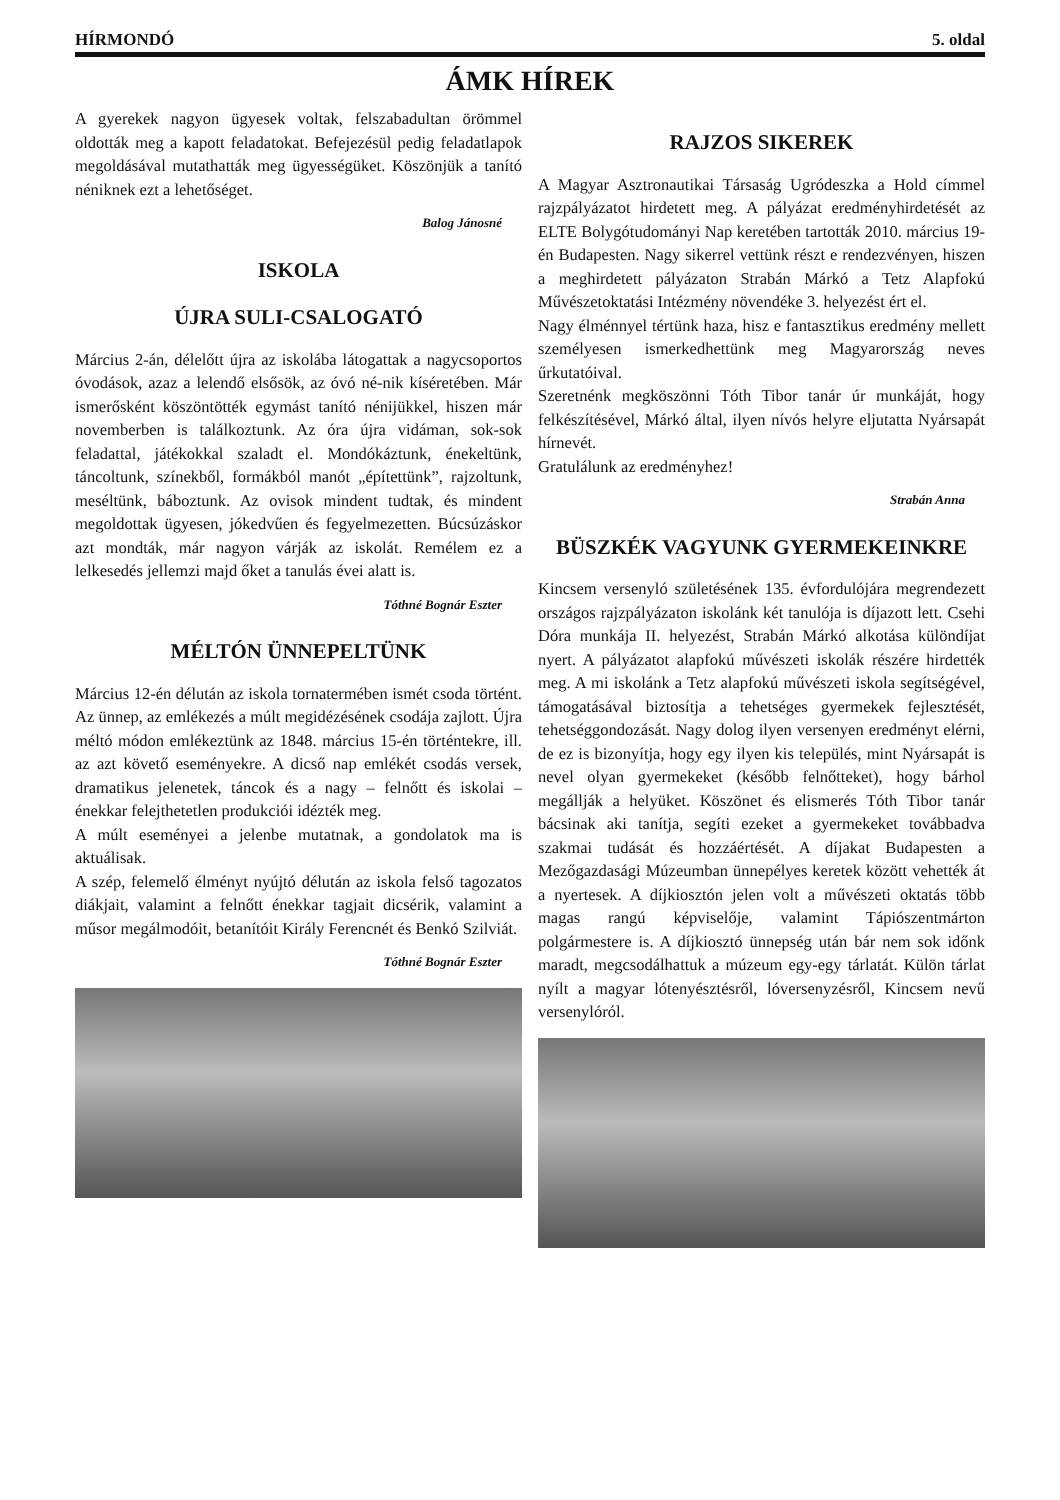HÍRMONDÓ 5. oldal
ÁMK HÍREK
A gyerekek nagyon ügyesek voltak, felszabadultan örömmel oldották meg a kapott feladatokat. Befejezésül pedig feladatlapok megoldásával mutathatták meg ügyességüket. Köszönjük a tanító néniknek ezt a lehetőséget.
Balog Jánosné
ISKOLA
ÚJRA SULI-CSALOGATÓ
Március 2-án, délelőtt újra az iskolába látogattak a nagycsoportos óvodások, azaz a lelendő elsősök, az óvó né-nik kíséretében. Már ismerősként köszöntötték egymást tanító nénijükkel, hiszen már novemberben is találkoztunk. Az óra újra vidáman, sok-sok feladattal, játékokkal szaladt el. Mondókáztunk, énekeltünk, táncoltunk, színekből, formákból manót „építettünk”, rajzoltunk, meséltünk, báboztunk. Az ovisok mindent tudtak, és mindent megoldottak ügyesen, jókedvűen és fegyelmezetten. Búcsúzáskor azt mondták, már nagyon várják az iskolát. Remélem ez a lelkesedés jellemzi majd őket a tanulás évei alatt is.
Tóthné Bognár Eszter
MÉLTÓN ÜNNEPELTÜNK
Március 12-én délután az iskola tornatermében ismét csoda történt. Az ünnep, az emlékezés a múlt megidézésének csodája zajlott. Újra méltó módon emlékeztünk az 1848. március 15-én történtekre, ill. az azt követő eseményekre. A dicső nap emlékét csodás versek, dramatikus jelenetek, táncok és a nagy – felnőtt és iskolai – énekkar felejthetetlen produkciói idézték meg.
A múlt eseményei a jelenbe mutatnak, a gondolatok ma is aktuálisak.
A szép, felemelő élményt nyújtó délután az iskola felső tagozatos diákjait, valamint a felnőtt énekkar tagjait dicsérik, valamint a műsor megálmodóit, betanítóit Király Ferencnét és Benkó Szilviát.
Tóthné Bognár Eszter
RAJZOS SIKEREK
A Magyar Asztronautikai Társaság Ugródeszka a Hold címmel rajzpályázatot hirdetett meg. A pályázat eredményhirdetését az ELTE Bolygótudományi Nap keretében tartották 2010. március 19-én Budapesten. Nagy sikerrel vettünk részt e rendezvényen, hiszen a meghirdetett pályázaton Strabán Márkó a Tetz Alapfokú Művészetoktatási Intézmény növendéke 3. helyezést ért el.
Nagy élménnyel tértünk haza, hisz e fantasztikus eredmény mellett személyesen ismerkedhettünk meg Magyarország neves űrkutatóival.
Szeretnénk megköszönni Tóth Tibor tanár úr munkáját, hogy felkészítésével, Márkó által, ilyen nívós helyre eljutatta Nyársapát hírnevét.
Gratulálunk az eredményhez!
Strabán Anna
BÜSZKÉK VAGYUNK GYERMEKEINKRE
Kincsem versenyló születésének 135. évfordulójára megrendezett országos rajzpályázaton iskolánk két tanulója is díjazott lett. Csehi Dóra munkája II. helyezést, Strabán Márkó alkotása különdíjat nyert. A pályázatot alapfokú művészeti iskolák részére hirdették meg. A mi iskolánk a Tetz alapfokú művészeti iskola segítségével, támogatásával biztosítja a tehetséges gyermekek fejlesztését, tehetséggondozását. Nagy dolog ilyen versenyen eredményt elérni, de ez is bizonyítja, hogy egy ilyen kis település, mint Nyársapát is nevel olyan gyermekeket (később felnőtteket), hogy bárhol megállják a helyüket. Köszönet és elismerés Tóth Tibor tanár bácsinak aki tanítja, segíti ezeket a gyermekeket továbbadva szakmai tudását és hozzáértését. A díjakat Budapesten a Mezőgazdasági Múzeumban ünnepélyes keretek között vehették át a nyertesek. A díjkiosztón jelen volt a művészeti oktatás több magas rangú képviselője, valamint Tápiószentmárton polgármestere is. A díjkiosztó ünnepség után bár nem sok időnk maradt, megcsodálhattuk a múzeum egy-egy tárlatát. Külön tárlat nyílt a magyar lótenyésztésről, lóversenyzésről, Kincsem nevű versenylóról.